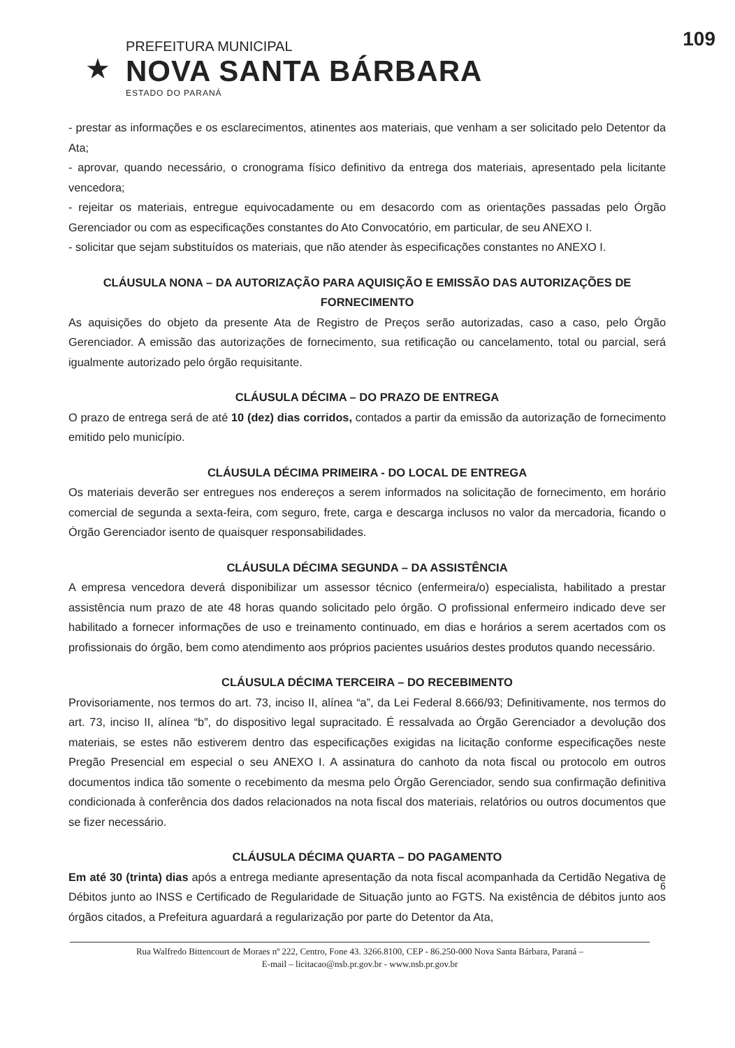109
★
PREFEITURA MUNICIPAL
NOVA SANTA BÁRBARA
ESTADO DO PARANÁ
- prestar as informações e os esclarecimentos, atinentes aos materiais, que venham a ser solicitado pelo Detentor da Ata;
- aprovar, quando necessário, o cronograma físico definitivo da entrega dos materiais, apresentado pela licitante vencedora;
- rejeitar os materiais, entregue equivocadamente ou em desacordo com as orientações passadas pelo Órgão Gerenciador ou com as especificações constantes do Ato Convocatório, em particular, de seu ANEXO I.
- solicitar que sejam substituídos os materiais, que não atender às especificações constantes no ANEXO I.
CLÁUSULA NONA – DA AUTORIZAÇÃO PARA AQUISIÇÃO E EMISSÃO DAS AUTORIZAÇÕES DE FORNECIMENTO
As aquisições do objeto da presente Ata de Registro de Preços serão autorizadas, caso a caso, pelo Órgão Gerenciador. A emissão das autorizações de fornecimento, sua retificação ou cancelamento, total ou parcial, será igualmente autorizado pelo órgão requisitante.
CLÁUSULA DÉCIMA – DO PRAZO DE ENTREGA
O prazo de entrega será de até 10 (dez) dias corridos, contados a partir da emissão da autorização de fornecimento emitido pelo município.
CLÁUSULA DÉCIMA PRIMEIRA - DO LOCAL DE ENTREGA
Os materiais deverão ser entregues nos endereços a serem informados na solicitação de fornecimento, em horário comercial de segunda a sexta-feira, com seguro, frete, carga e descarga inclusos no valor da mercadoria, ficando o Órgão Gerenciador isento de quaisquer responsabilidades.
CLÁUSULA DÉCIMA SEGUNDA – DA ASSISTÊNCIA
A empresa vencedora deverá disponibilizar um assessor técnico (enfermeira/o) especialista, habilitado a prestar assistência num prazo de ate 48 horas quando solicitado pelo órgão. O profissional enfermeiro indicado deve ser habilitado a fornecer informações de uso e treinamento continuado, em dias e horários a serem acertados com os profissionais do órgão, bem como atendimento aos próprios pacientes usuários destes produtos quando necessário.
CLÁUSULA DÉCIMA TERCEIRA – DO RECEBIMENTO
Provisoriamente, nos termos do art. 73, inciso II, alínea “a”, da Lei Federal 8.666/93; Definitivamente, nos termos do art. 73, inciso II, alínea “b”, do dispositivo legal supracitado. É ressalvada ao Órgão Gerenciador a devolução dos materiais, se estes não estiverem dentro das especificações exigidas na licitação conforme especificações neste Pregão Presencial em especial o seu ANEXO I. A assinatura do canhoto da nota fiscal ou protocolo em outros documentos indica tão somente o recebimento da mesma pelo Órgão Gerenciador, sendo sua confirmação definitiva condicionada à conferência dos dados relacionados na nota fiscal dos materiais, relatórios ou outros documentos que se fizer necessário.
CLÁUSULA DÉCIMA QUARTA – DO PAGAMENTO
Em até 30 (trinta) dias após a entrega mediante apresentação da nota fiscal acompanhada da Certidão Negativa de Débitos junto ao INSS e Certificado de Regularidade de Situação junto ao FGTS. Na existência de débitos junto aos órgãos citados, a Prefeitura aguardará a regularização por parte do Detentor da Ata,
6
Rua Walfredo Bittencourt de Moraes nº 222, Centro, Fone 43. 3266.8100, CEP - 86.250-000 Nova Santa Bárbara, Paraná –
E-mail – licitacao@nsb.pr.gov.br - www.nsb.pr.gov.br